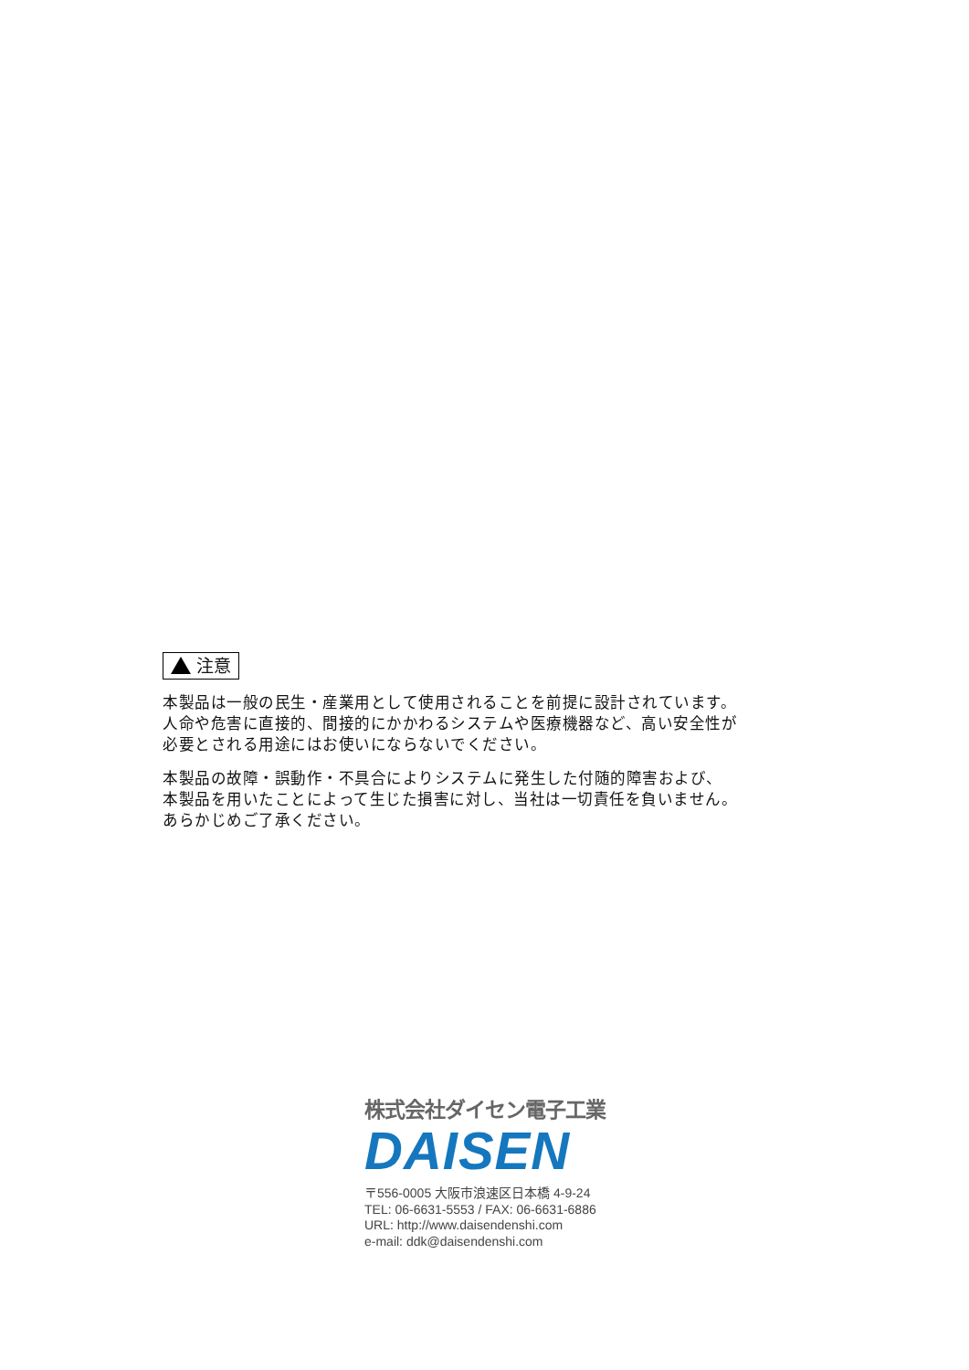注意
本製品は一般の民生・産業用として使用されることを前提に設計されています。
人命や危害に直接的、間接的にかかわるシステムや医療機器など、高い安全性が
必要とされる用途にはお使いにならないでください。
本製品の故障・誤動作・不具合によりシステムに発生した付随的障害および、
本製品を用いたことによって生じた損害に対し、当社は一切責任を負いません。
あらかじめご了承ください。
株式会社ダイセン電子工業
DAISEN
〒556-0005 大阪市浪速区日本橋 4-9-24
TEL: 06-6631-5553 / FAX: 06-6631-6886
URL: http://www.daisendenshi.com
e-mail: ddk@daisendenshi.com